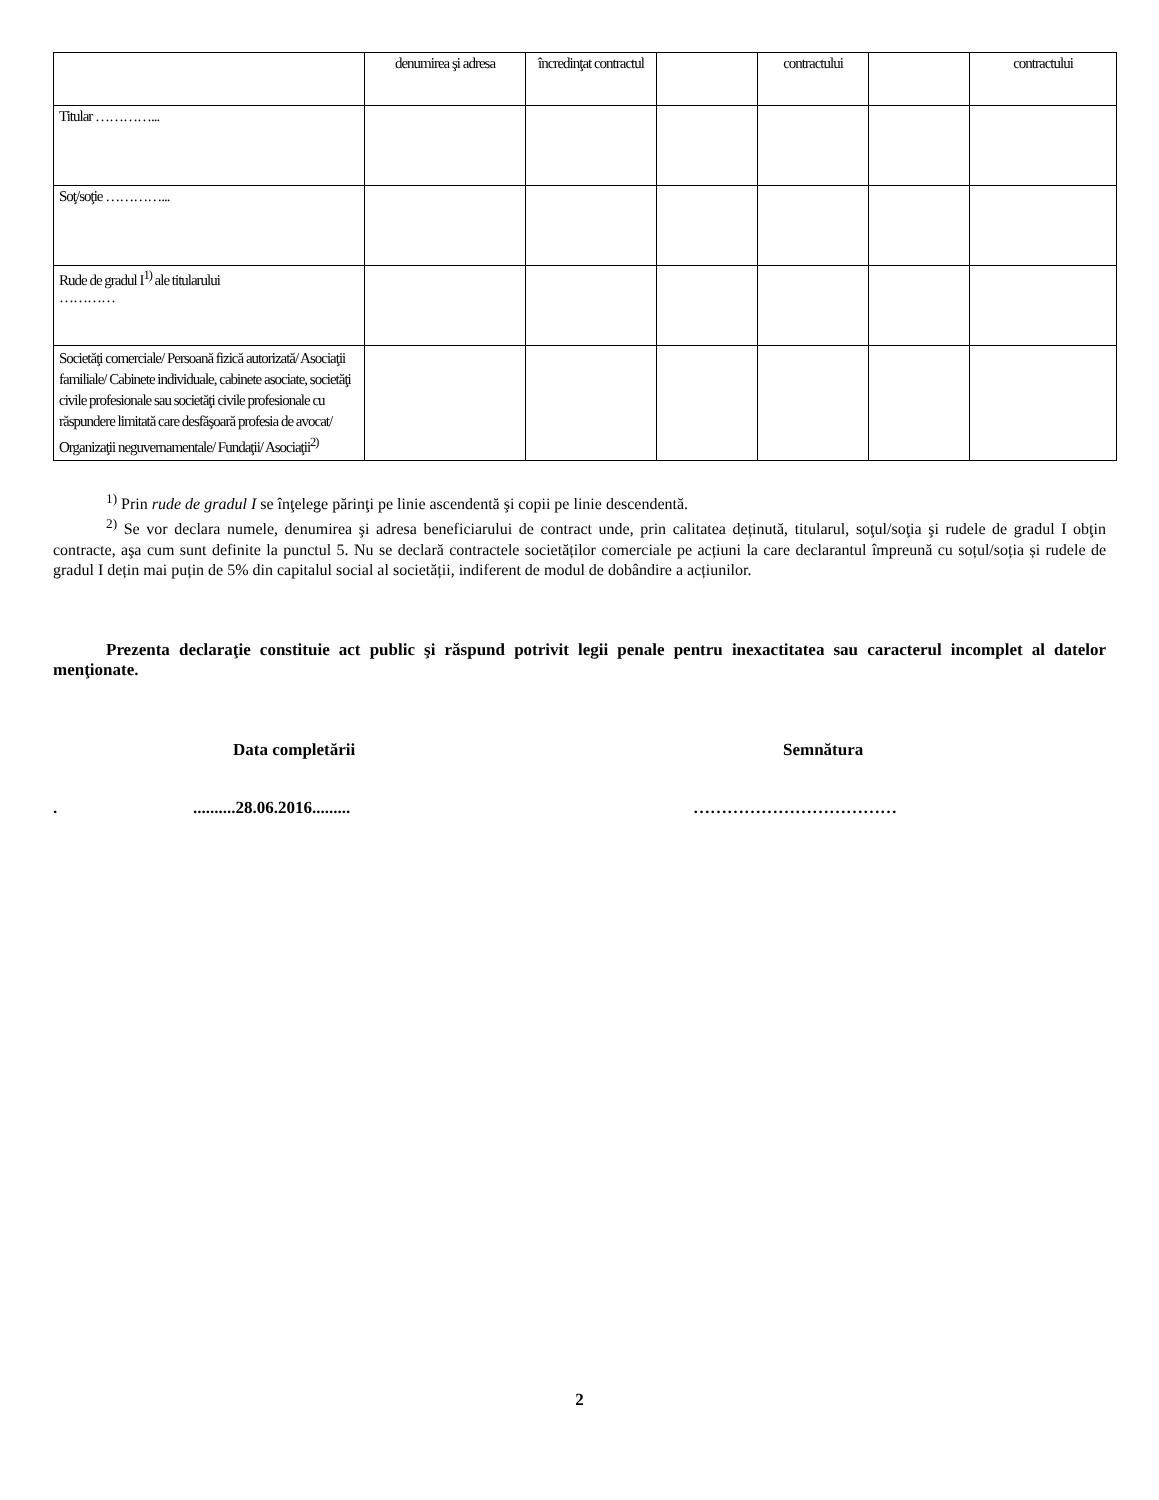| | denumirea şi adresa | încredinţat contractul | | contractului | | contractului |
| Titular …………... | | | | | | |
| Soţ/soţie …………... | | | | | | |
| Rude de gradul I<sup>1)</sup> ale titularului ………… | | | | | | |
| Societăţi comerciale/ Persoană fizică autorizată/ Asociaţii familiale/ Cabinete individuale, cabinete asociate, societăţi civile profesionale sau societăţi civile profesionale cu răspundere limitată care desfăşoară profesia de avocat/ Organizaţii neguvernamentale/ Fundaţii/ Asociaţii<sup>2)</sup> | | | | | | |
<sup>1)</sup> Prin rude de gradul I se înţelege părinţi pe linie ascendentă şi copii pe linie descendentă.
<sup>2)</sup> Se vor declara numele, denumirea şi adresa beneficiarului de contract unde, prin calitatea deținută, titularul, soţul/soţia şi rudele de gradul I obţin contracte, aşa cum sunt definite la punctul 5. Nu se declară contractele societăților comerciale pe acțiuni la care declarantul împreună cu soțul/soția și rudele de gradul I dețin mai puțin de 5% din capitalul social al societății, indiferent de modul de dobândire a acțiunilor.
Prezenta declaraţie constituie act public şi răspund potrivit legii penale pentru inexactitatea sau caracterul incomplet al datelor menţionate.
Data completării Semnătura
...........28.06.2016......... ………………………………
2